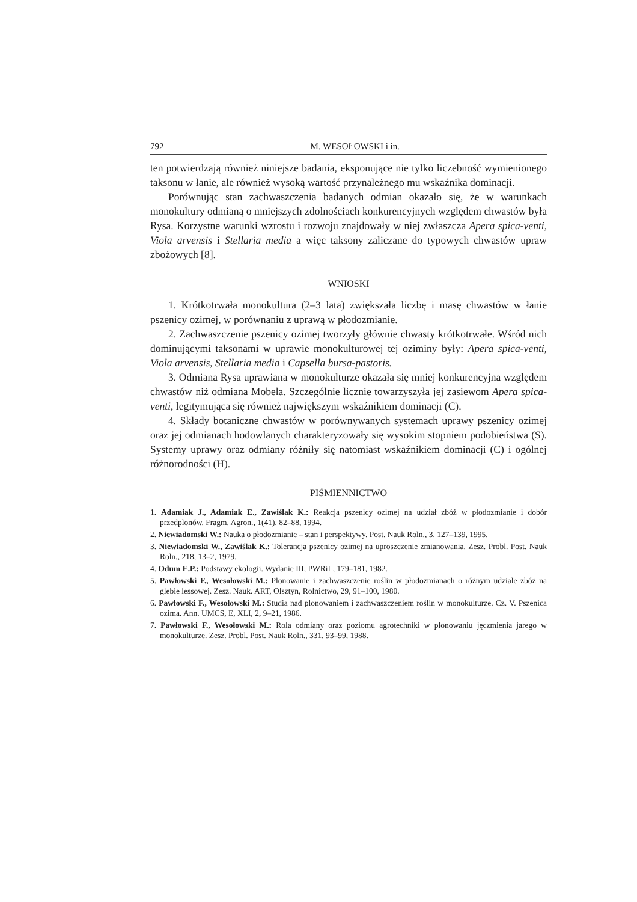792 M. WESOŁOWSKI i in.
ten potwierdzają również niniejsze badania, eksponujące nie tylko liczebność wymienionego taksonu w łanie, ale również wysoką wartość przynależnego mu wskaźnika dominacji.
Porównując stan zachwaszczenia badanych odmian okazało się, że w warunkach monokultury odmianą o mniejszych zdolnościach konkurencyjnych względem chwastów była Rysa. Korzystne warunki wzrostu i rozwoju znajdowały w niej zwłaszcza Apera spica-venti, Viola arvensis i Stellaria media a więc taksony zaliczane do typowych chwastów upraw zbożowych [8].
WNIOSKI
1. Krótkotrwała monokultura (2–3 lata) zwiększała liczbę i masę chwastów w łanie pszenicy ozimej, w porównaniu z uprawą w płodozmianie.
2. Zachwaszczenie pszenicy ozimej tworzyły głównie chwasty krótkotrwałe. Wśród nich dominującymi taksonami w uprawie monokulturowej tej oziminy były: Apera spica-venti, Viola arvensis, Stellaria media i Capsella bursa-pastoris.
3. Odmiana Rysa uprawiana w monokulturze okazała się mniej konkurencyjna względem chwastów niż odmiana Mobela. Szczególnie licznie towarzyszyła jej zasiewom Apera spica-venti, legitymująca się również największym wskaźnikiem dominacji (C).
4. Składy botaniczne chwastów w porównywanych systemach uprawy pszenicy ozimej oraz jej odmianach hodowlanych charakteryzowały się wysokim stopniem podobieństwa (S). Systemy uprawy oraz odmiany różniły się natomiast wskaźnikiem dominacji (C) i ogólnej różnorodności (H).
PIŚMIENNICTWO
1. Adamiak J., Adamiak E., Zawiślak K.: Reakcja pszenicy ozimej na udział zbóż w płodozmianie i dobór przedplonów. Fragm. Agron., 1(41), 82–88, 1994.
2. Niewiadomski W.: Nauka o płodozmianie – stan i perspektywy. Post. Nauk Roln., 3, 127–139, 1995.
3. Niewiadomski W., Zawiślak K.: Tolerancja pszenicy ozimej na uproszczenie zmianowania. Zesz. Probl. Post. Nauk Roln., 218, 13–2, 1979.
4. Odum E.P.: Podstawy ekologii. Wydanie III, PWRiL, 179–181, 1982.
5. Pawłowski F., Wesołowski M.: Plonowanie i zachwaszczenie roślin w płodozmianach o różnym udziale zbóż na glebie lessowej. Zesz. Nauk. ART, Olsztyn, Rolnictwo, 29, 91–100, 1980.
6. Pawłowski F., Wesołowski M.: Studia nad plonowaniem i zachwaszczeniem roślin w monokulturze. Cz. V. Pszenica ozima. Ann. UMCS, E, XLI, 2, 9–21, 1986.
7. Pawłowski F., Wesołowski M.: Rola odmiany oraz poziomu agrotechniki w plonowaniu jęczmienia jarego w monokulturze. Zesz. Probl. Post. Nauk Roln., 331, 93–99, 1988.